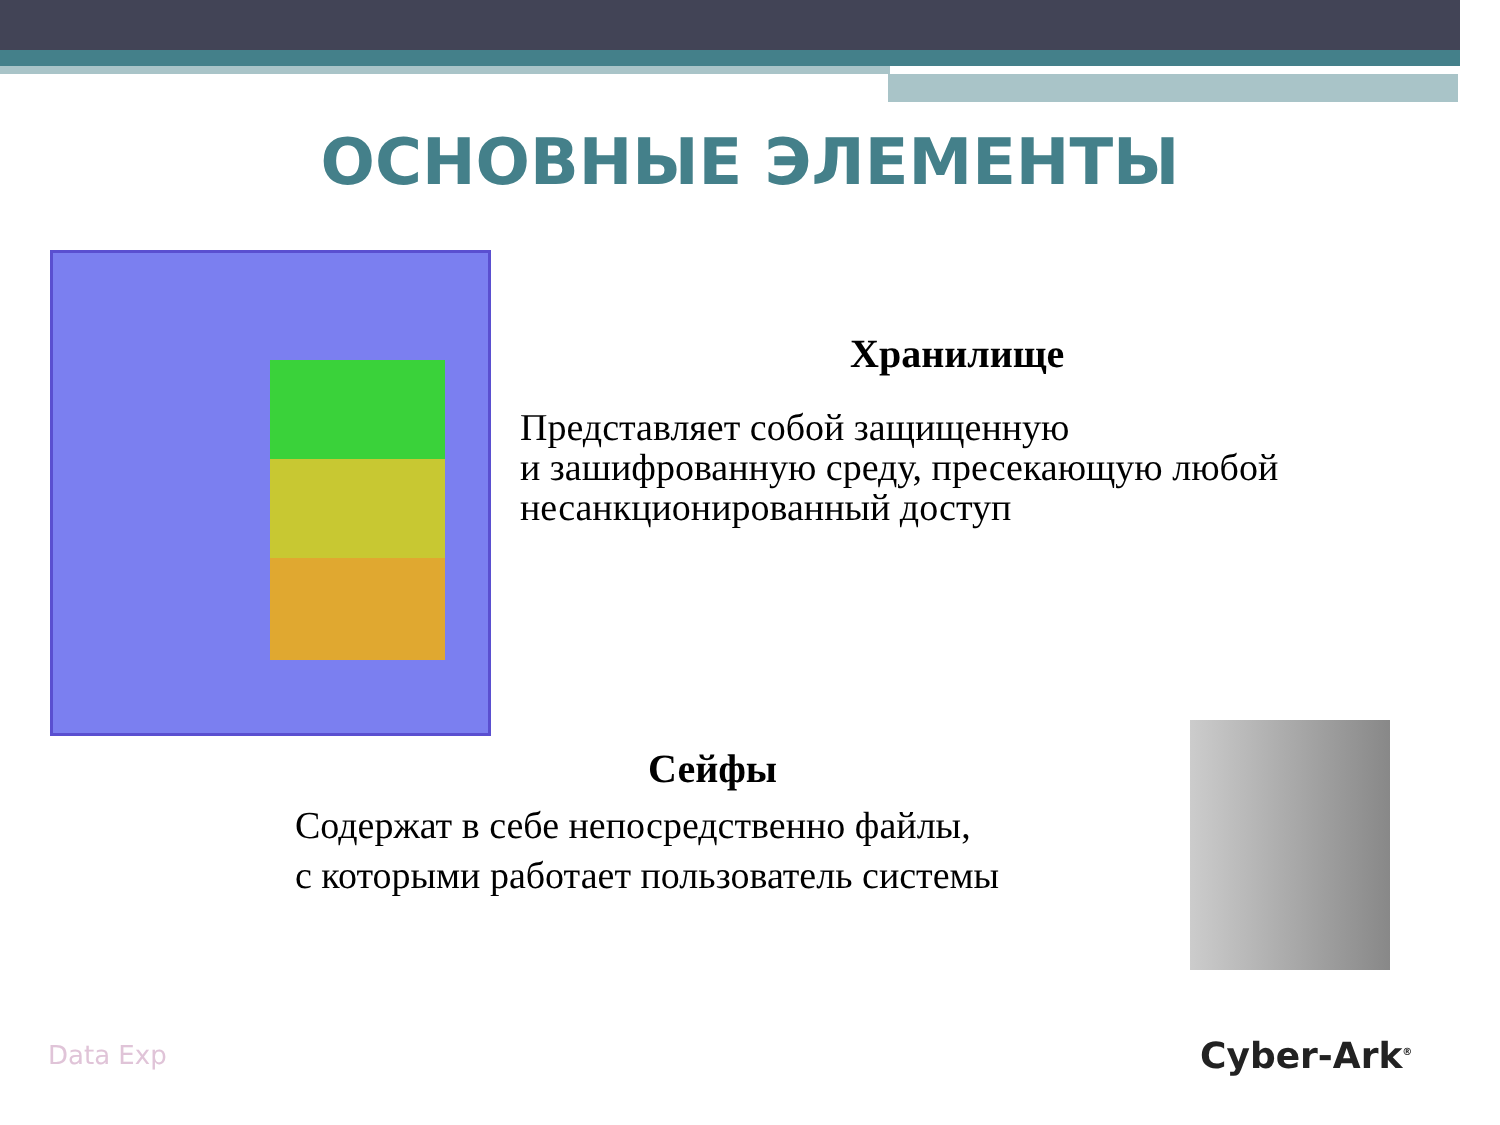ОСНОВНЫЕ ЭЛЕМЕНТЫ
Хранилище
Представляет собой защищенную
и зашифрованную среду, пресекающую любой несанкционированный доступ
Сейфы
Содержат в себе непосредственно файлы,
с которыми работает пользователь системы
Data Exp Cyber-Ark<sup>®</sup>